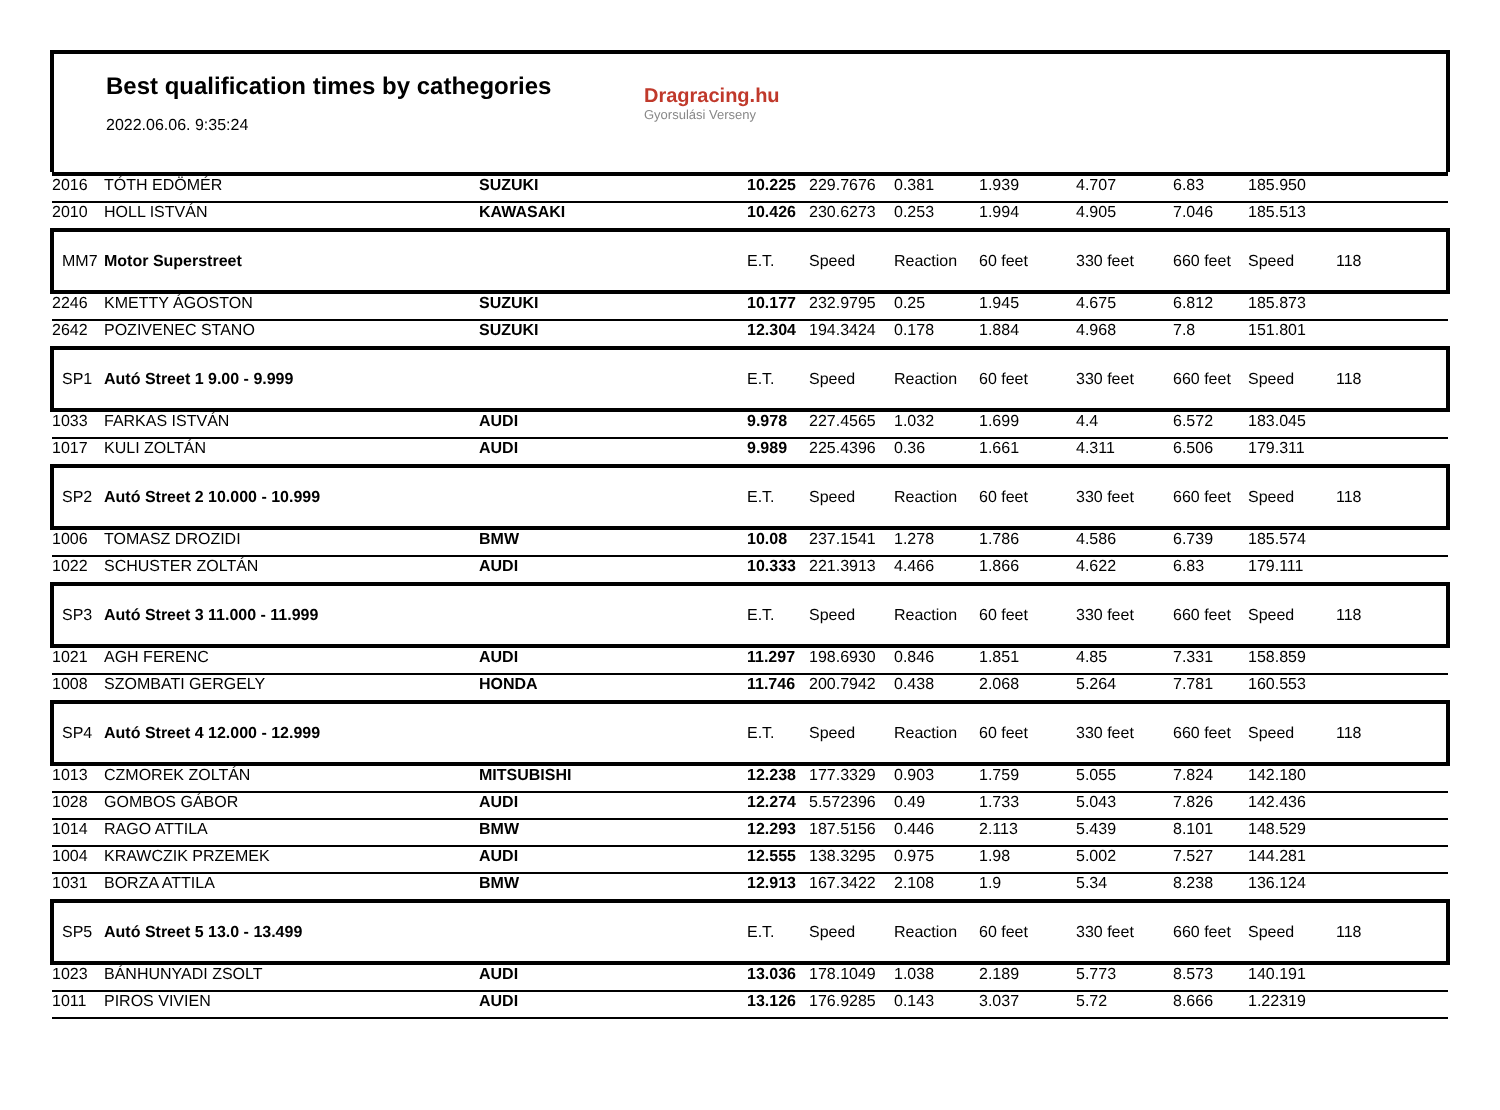Best qualification times by cathegories
2022.06.06. 9:35:24
Dragracing.hu
Gyorsulási Verseny
| 2016 | TÓTH EDÖMÉR | SUZUKI | 10.225 | 229.7676 | 0.381 | 1.939 | 4.707 | 6.83 | 185.950 | |
| 2010 | HOLL ISTVÁN | KAWASAKI | 10.426 | 230.6273 | 0.253 | 1.994 | 4.905 | 7.046 | 185.513 | |
| MM7 | Motor Superstreet | | E.T. | Speed | Reaction | 60 feet | 330 feet | 660 feet | Speed | 118 |
| 2246 | KMETTY ÁGOSTON | SUZUKI | 10.177 | 232.9795 | 0.25 | 1.945 | 4.675 | 6.812 | 185.873 | |
| 2642 | POZIVENEC STANO | SUZUKI | 12.304 | 194.3424 | 0.178 | 1.884 | 4.968 | 7.8 | 151.801 | |
| SP1 | Autó Street 1 9.00 - 9.999 | | E.T. | Speed | Reaction | 60 feet | 330 feet | 660 feet | Speed | 118 |
| 1033 | FARKAS ISTVÁN | AUDI | 9.978 | 227.4565 | 1.032 | 1.699 | 4.4 | 6.572 | 183.045 | |
| 1017 | KULI ZOLTÁN | AUDI | 9.989 | 225.4396 | 0.36 | 1.661 | 4.311 | 6.506 | 179.311 | |
| SP2 | Autó Street 2 10.000 - 10.999 | | E.T. | Speed | Reaction | 60 feet | 330 feet | 660 feet | Speed | 118 |
| 1006 | TOMASZ DROZIDI | BMW | 10.08 | 237.1541 | 1.278 | 1.786 | 4.586 | 6.739 | 185.574 | |
| 1022 | SCHUSTER ZOLTÁN | AUDI | 10.333 | 221.3913 | 4.466 | 1.866 | 4.622 | 6.83 | 179.111 | |
| SP3 | Autó Street 3 11.000 - 11.999 | | E.T. | Speed | Reaction | 60 feet | 330 feet | 660 feet | Speed | 118 |
| 1021 | AGH FERENC | AUDI | 11.297 | 198.6930 | 0.846 | 1.851 | 4.85 | 7.331 | 158.859 | |
| 1008 | SZOMBATI GERGELY | HONDA | 11.746 | 200.7942 | 0.438 | 2.068 | 5.264 | 7.781 | 160.553 | |
| SP4 | Autó Street 4 12.000 - 12.999 | | E.T. | Speed | Reaction | 60 feet | 330 feet | 660 feet | Speed | 118 |
| 1013 | CZMOREK ZOLTÁN | MITSUBISHI | 12.238 | 177.3329 | 0.903 | 1.759 | 5.055 | 7.824 | 142.180 | |
| 1028 | GOMBOS GÁBOR | AUDI | 12.274 | 5.572396 | 0.49 | 1.733 | 5.043 | 7.826 | 142.436 | |
| 1014 | RAGO ATTILA | BMW | 12.293 | 187.5156 | 0.446 | 2.113 | 5.439 | 8.101 | 148.529 | |
| 1004 | KRAWCZIK PRZEMEK | AUDI | 12.555 | 138.3295 | 0.975 | 1.98 | 5.002 | 7.527 | 144.281 | |
| 1031 | BORZA ATTILA | BMW | 12.913 | 167.3422 | 2.108 | 1.9 | 5.34 | 8.238 | 136.124 | |
| SP5 | Autó Street 5 13.0 - 13.499 | | E.T. | Speed | Reaction | 60 feet | 330 feet | 660 feet | Speed | 118 |
| 1023 | BÁNHUNYADI ZSOLT | AUDI | 13.036 | 178.1049 | 1.038 | 2.189 | 5.773 | 8.573 | 140.191 | |
| 1011 | PIROS VIVIEN | AUDI | 13.126 | 176.9285 | 0.143 | 3.037 | 5.72 | 8.666 | 1.22319 | |